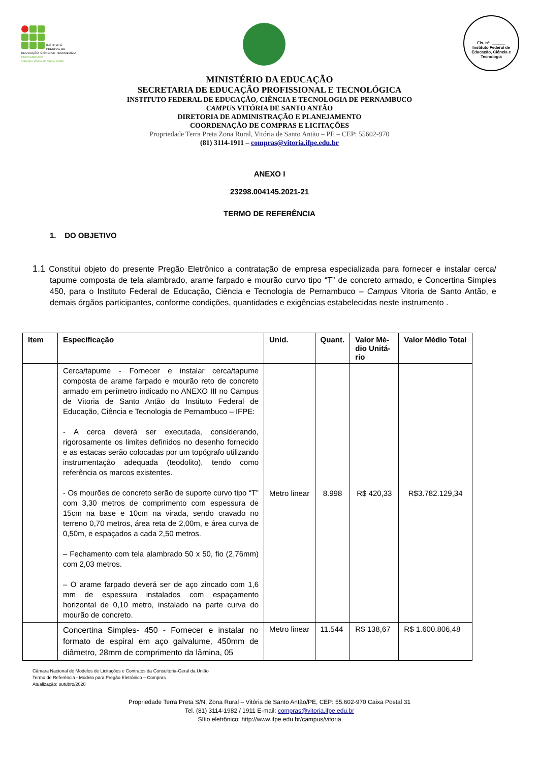INSTITUTO FEDERAL DE
EDUCAÇÃO, CIÊNCIA E TECNOLOGIA
PERNAMBUCO
Campus Vitória de Santo Antão
Fls. nº: ______
Instituto Federal de Educação, Ciência e Tecnologia
MINISTÉRIO DA EDUCAÇÃO
SECRETARIA DE EDUCAÇÃO PROFISSIONAL E TECNOLÓGICA
INSTITUTO FEDERAL DE EDUCAÇÃO, CIÊNCIA E TECNOLOGIA DE PERNAMBUCO
CAMPUS VITÓRIA DE SANTO ANTÃO
DIRETORIA DE ADMINISTRAÇÃO E PLANEJAMENTO
COORDENAÇÃO DE COMPRAS E LICITAÇÕES
Propriedade Terra Preta Zona Rural, Vitória de Santo Antão – PE – CEP: 55602-970
(81) 3114-1911 – compras@vitoria.ifpe.edu.br
ANEXO I
23298.004145.2021-21
TERMO DE REFERÊNCIA
1. DO OBJETIVO
1.1 Constitui objeto do presente Pregão Eletrônico a contratação de empresa especializada para fornecer e instalar cerca/ tapume composta de tela alambrado, arame farpado e mourão curvo tipo “T” de concreto armado, e Concertina Simples 450, para o Instituto Federal de Educação, Ciência e Tecnologia de Pernambuco – Campus Vitoria de Santo Antão, e demais órgãos participantes, conforme condições, quantidades e exigências estabelecidas neste instrumento .
| Item | Especificação | Unid. | Quant. | Valor Mé-dio Unitá-rio | Valor Médio Total |
| --- | --- | --- | --- | --- | --- |
| | Cerca/tapume - Fornecer e instalar cerca/tapume composta de arame farpado e mourão reto de concreto armado em perímetro indicado no ANEXO III no Campus de Vitoria de Santo Antão do Instituto Federal de Educação, Ciência e Tecnologia de Pernambuco – IFPE: - A cerca deverá ser executada, considerando, rigorosamente os limites definidos no desenho fornecido e as estacas serão colocadas por um topógrafo utilizando instrumentação adequada (teodolito), tendo como referência os marcos existentes. - Os mourões de concreto serão de suporte curvo tipo “T” com 3,30 metros de comprimento com espessura de 15cm na base e 10cm na virada, sendo cravado no terreno 0,70 metros, área reta de 2,00m, e área curva de 0,50m, e espaçados a cada 2,50 metros. – Fechamento com tela alambrado 50 x 50, fio (2,76mm) com 2,03 metros. – O arame farpado deverá ser de aço zincado com 1,6 mm de espessura instalados com espaçamento horizontal de 0,10 metro, instalado na parte curva do mourão de concreto. | Metro linear | 8.998 | R$ 420,33 | R$3.782.129,34 |
| | Concertina Simples- 450 - Fornecer e instalar no formato de espiral em aço galvalume, 450mm de diâmetro, 28mm de comprimento da lâmina, 05 | Metro linear | 11.544 | R$ 138,67 | R$ 1.600.806,48 |
Câmara Nacional de Modelos de Licitações e Contratos da Consultoria-Geral da União
Termo de Referência - Modelo para Pregão Eletrônico – Compras
Atualização: outubro/2020
Propriedade Terra Preta S/N, Zona Rural – Vitória de Santo Antão/PE, CEP: 55.602-970 Caixa Postal 31
Tel. (81) 3114-1982 / 1911 E-mail: compras@vitoria.ifpe.edu.br
Sítio eletrônico: http://www.ifpe.edu.br/campus/vitoria